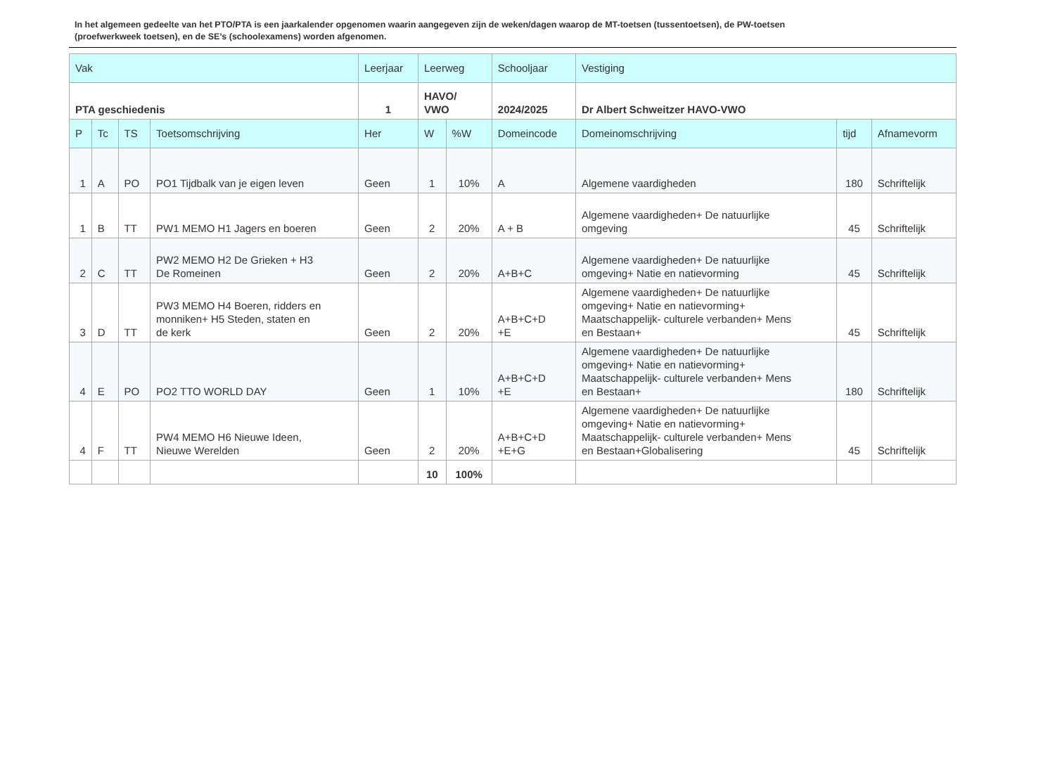In het algemeen gedeelte van het PTO/PTA is een jaarkalender opgenomen waarin aangegeven zijn de weken/dagen waarop de MT-toetsen (tussentoetsen), de PW-toetsen (proefwerkweek toetsen), en de SE’s (schoolexamens) worden afgenomen.
| Vak | | | | Leerjaar | Leerweg | | Schooljaar | Vestiging | | |
| --- | --- | --- | --- | --- | --- | --- | --- | --- | --- | --- |
| PTA geschiedenis | | | | 1 | HAVO/ VWO | | 2024/2025 | Dr Albert Schweitzer HAVO-VWO | | |
| P | Tc | TS | Toetsomschrijving | Her | W | %W | Domeincode | Domeinomschrijving | tijd | Afnamevorm |
| 1 | A | PO | PO1 Tijdbalk van je eigen leven | Geen | 1 | 10% | A | Algemene vaardigheden | 180 | Schriftelijk |
| 1 | B | TT | PW1 MEMO H1 Jagers en boeren | Geen | 2 | 20% | A + B | Algemene vaardigheden+ De natuurlijke omgeving | 45 | Schriftelijk |
| 2 | C | TT | PW2 MEMO H2 De Grieken + H3 De Romeinen | Geen | 2 | 20% | A+B+C | Algemene vaardigheden+ De natuurlijke omgeving+ Natie en natievorming | 45 | Schriftelijk |
| 3 | D | TT | PW3 MEMO H4 Boeren, ridders en monniken+ H5 Steden, staten en de kerk | Geen | 2 | 20% | A+B+C+D +E | Algemene vaardigheden+ De natuurlijke omgeving+ Natie en natievorming+ Maatschappelijk- culturele verbanden+ Mens en Bestaan+ | 45 | Schriftelijk |
| 4 | E | PO | PO2 TTO WORLD DAY | Geen | 1 | 10% | A+B+C+D +E | Algemene vaardigheden+ De natuurlijke omgeving+ Natie en natievorming+ Maatschappelijk- culturele verbanden+ Mens en Bestaan+ | 180 | Schriftelijk |
| 4 | F | TT | PW4 MEMO H6 Nieuwe Ideen, Nieuwe Werelden | Geen | 2 | 20% | A+B+C+D +E+G | Algemene vaardigheden+ De natuurlijke omgeving+ Natie en natievorming+ Maatschappelijk- culturele verbanden+ Mens en Bestaan+Globalisering | 45 | Schriftelijk |
| | | | | | 10 | 100% | | | | |